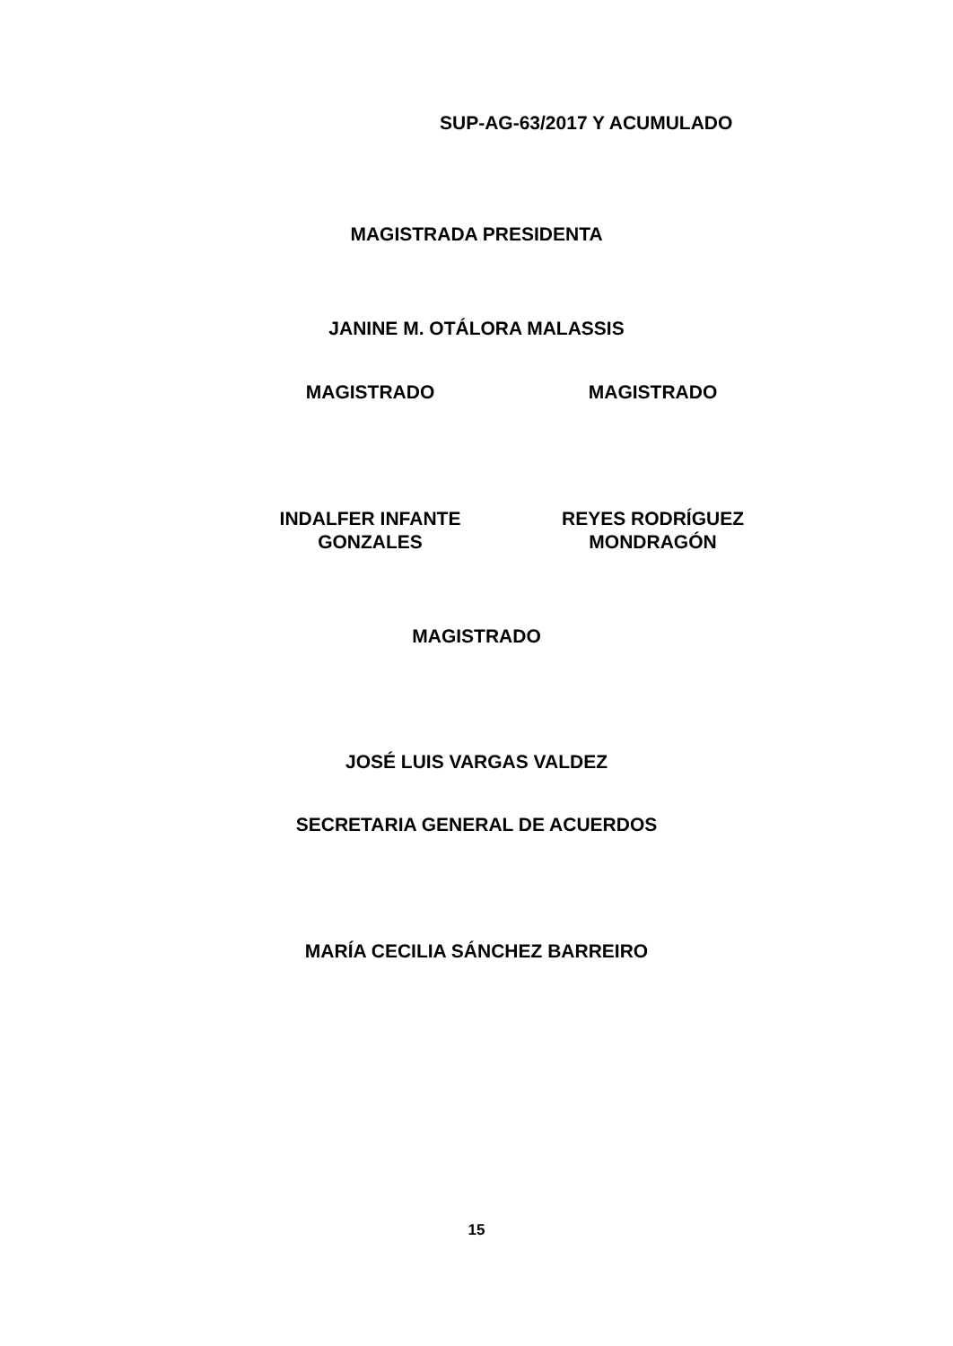SUP-AG-63/2017 Y ACUMULADO
MAGISTRADA PRESIDENTA
JANINE M. OTÁLORA MALASSIS
MAGISTRADO MAGISTRADO
INDALFER INFANTE GONZALES REYES RODRÍGUEZ MONDRAGÓN
MAGISTRADO
JOSÉ LUIS VARGAS VALDEZ
SECRETARIA GENERAL DE ACUERDOS
MARÍA CECILIA SÁNCHEZ BARREIRO
15